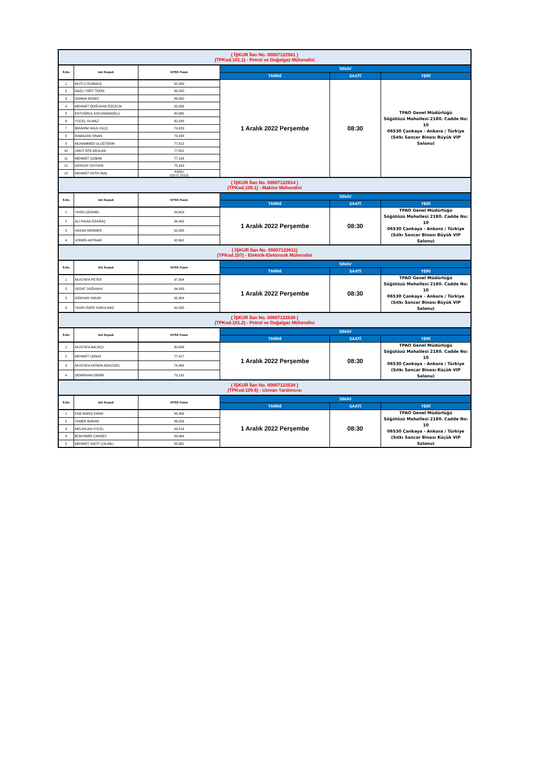| ( İŞKUR İlan No. 00007122581 ) (TPKod.101.1) - Petrol ve Doğalgaz Mühendisi | | | | | |
| S.No | Adı Soyadı | KPSS Puanı | SINAV | | |
| | | | TARİHİ | SAATİ | YERİ |
| 1 | MUTLU DURMUŞ | 92,269 | 1 Aralık 2022 Perşembe | 08:30 | TPAO Genel Müdürlüğü Söğütözü Mahallesi 2180. Cadde No: 10 06530 Çankaya - Ankara / Türkiye (Sıtkı Sancar Binası Büyük VIP Salonu) |
| 2 | NAZLI YİĞİT TEKİN | 89,290 | | | |
| 3 | OSMAN EKİNCİ | 86,930 | | | |
| 4 | MEHMET DOĞUKAN ÖZÇELİK | 83,396 | | | |
| 5 | ERTUĞRUL KOCAMANOĞLU | 80,685 | | | |
| 6 | YÜCEL YILMAZ | 80,588 | | | |
| 7 | İBRAHİM HALİL KILIÇ | 79,629 | | | |
| 8 | RAMAZAN SİNAN | 79,338 | | | |
| 9 | MUHAMMED ULUĞTEKİN | 77,812 | | | |
| 10 | UMUT EFE ARSLAN | 77,801 | | | |
| 11 | MEHMET ÇOBAN | 77,156 | | | |
| 12 | GENCAY CEYHAN | 75,163 | | | |
| 13 | MEHMET FATİH İNAL | KAMU (03.07.2013) | | | |
| ( İŞKUR İlan No. 00007122614 ) (TPKod.108.1) - Makine Mühendisi | | | | | |
| S.No | Adı Soyadı | KPSS Puanı | SINAV | | |
| | | | TARİHİ | SAATİ | YERİ |
| 1 | YASİN ÇEKİNEL | 94,603 | 1 Aralık 2022 Perşembe | 08:30 | TPAO Genel Müdürlüğü Söğütözü Mahallesi 2180. Cadde No: 10 06530 Çankaya - Ankara / Türkiye (Sıtkı Sancar Binası Büyük VIP Salonu) |
| 2 | ALİ İHSAN ÖZAĞAÇ | 94,455 | | | |
| 3 | HASAN MERMER | 92,835 | | | |
| 4 | SONER AKPINAR | 92,662 | | | |
| ( İŞKUR İlan No. 00007122611) (TPKod.107) - Elektrik-Elektronik Mühendisi | | | | | |
| S.No | Adı Soyadı | KPSS Puanı | SINAV | | |
| | | | TARİHİ | SAATİ | YERİ |
| 1 | MUSTAFA PETEK | 97,904 | 1 Aralık 2022 Perşembe | 08:30 | TPAO Genel Müdürlüğü Söğütözü Mahallesi 2180. Cadde No: 10 06530 Çankaya - Ankara / Türkiye (Sıtkı Sancar Binası Büyük VIP Salonu) |
| 2 | SEDAT DOĞANAY | 94,933 | | | |
| 3 | GÖKHAN YAKAR | 92,904 | | | |
| 4 | YASİN ÖZER YORULMAZ | 92,835 | | | |
| ( İŞKUR İlan No. 00007122638 ) (TPKod.101.2) - Petrol ve Doğalgaz Mühendisi | | | | | |
| S.No | Adı Soyadı | KPSS Puanı | SINAV | | |
| | | | TARİHİ | SAATİ | YERİ |
| 1 | MUSTAFA BALIKÇI | 80,698 | 1 Aralık 2022 Perşembe | 08:30 | TPAO Genel Müdürlüğü Söğütözü Mahallesi 2180. Cadde No: 10 06530 Çankaya - Ankara / Türkiye (Sıtkı Sancar Binası Küçük VIP Salonu) |
| 2 | MEHMET UZMAY | 77,417 | | | |
| 3 | MUSTAFA KEREM ADIGÜZEL | 74,388 | | | |
| 4 | DEMİRHAN DEMİR | 73,192 | | | |
| ( İŞKUR İlan No. 00007122534 ) (TPKod.109.6) - Uzman Yardımcısı | | | | | |
| S.No | Adı Soyadı | KPSS Puanı | SINAV | | |
| | | | TARİHİ | SAATİ | YERİ |
| 1 | EGE BARIŞ KANIK | 88,406 | 1 Aralık 2022 Perşembe | 08:30 | TPAO Genel Müdürlüğü Söğütözü Mahallesi 2180. Cadde No: 10 06530 Çankaya - Ankara / Türkiye (Sıtkı Sancar Binası Küçük VIP Salonu) |
| 2 | TAMER BORAN | 86,026 | | | |
| 3 | MELİHCAN YÜCEL | 83,516 | | | |
| 4 | BÜNYAMİN CANSEV | 83,464 | | | |
| 5 | MEHMET SACİT ÇALIMLI | 83,361 | | | |